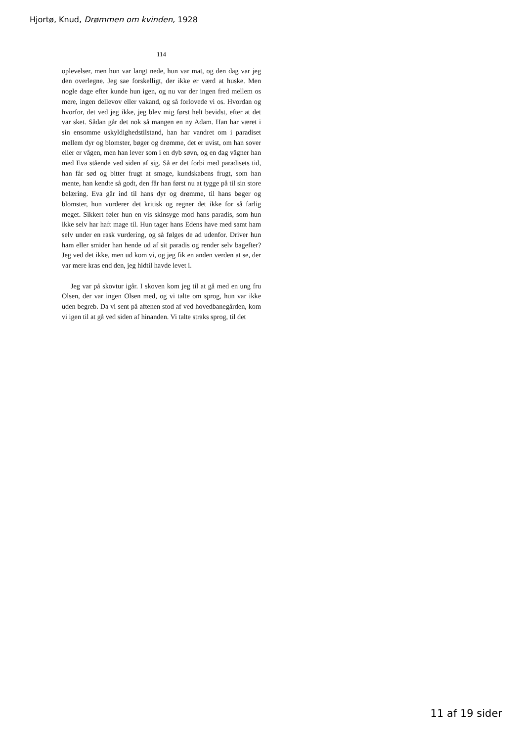Hjortø, Knud, Drømmen om kvinden, 1928
114
oplevelser, men hun var langt nede, hun var mat, og den dag var jeg den overlegne. Jeg sae forskelligt, der ikke er værd at huske. Men nogle dage efter kunde hun igen, og nu var der ingen fred mellem os mere, ingen dellevov eller vakand, og så forlovede vi os. Hvordan og hvorfor, det ved jeg ikke, jeg blev mig først helt bevidst, efter at det var sket. Sådan går det nok så mangen en ny Adam. Han har været i sin ensomme uskyldighedstilstand, han har vandret om i paradiset mellem dyr og blomster, bøger og drømme, det er uvist, om han sover eller er vågen, men han lever som i en dyb søvn, og en dag vågner han med Eva stående ved siden af sig. Så er det forbi med paradisets tid, han får sød og bitter frugt at smage, kundskabens frugt, som han mente, han kendte så godt, den får han først nu at tygge på til sin store belæring. Eva går ind til hans dyr og drømme, til hans bøger og blomster, hun vurderer det kritisk og regner det ikke for så farlig meget. Sikkert føler hun en vis skinsyge mod hans paradis, som hun ikke selv har haft mage til. Hun tager hans Edens have med samt ham selv under en rask vurdering, og så følges de ad udenfor. Driver hun ham eller smider han hende ud af sit paradis og render selv bagefter? Jeg ved det ikke, men ud kom vi, og jeg fik en anden verden at se, der var mere kras end den, jeg hidtil havde levet i.
Jeg var på skovtur igår. I skoven kom jeg til at gå med en ung fru Olsen, der var ingen Olsen med, og vi talte om sprog, hun var ikke uden begreb. Da vi sent på aftenen stod af ved hovedbanegården, kom vi igen til at gå ved siden af hinanden. Vi talte straks sprog, til det
11 af 19 sider